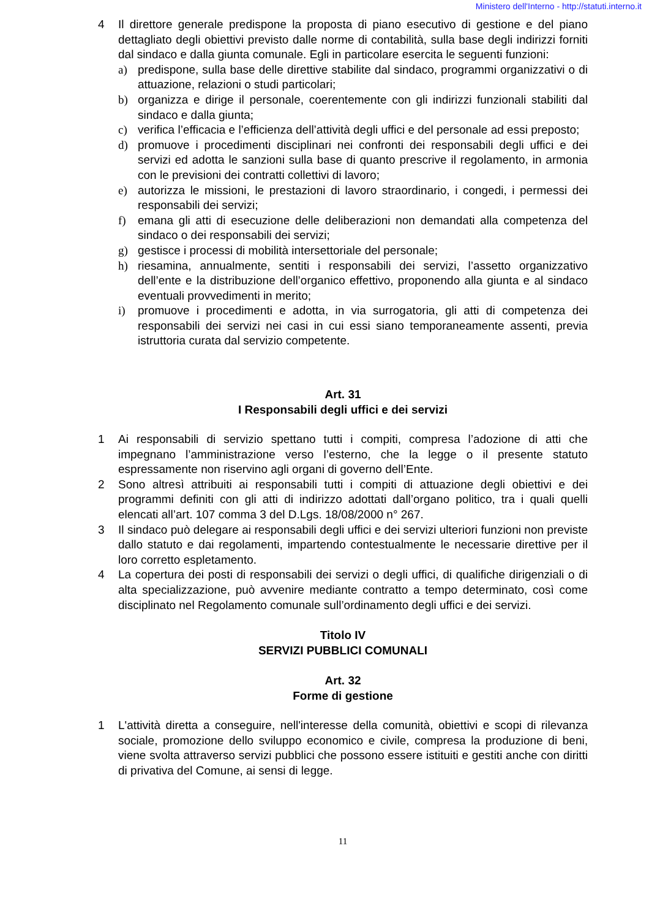Ministero dell'Interno - http://statuti.interno.it
4 Il direttore generale predispone la proposta di piano esecutivo di gestione e del piano dettagliato degli obiettivi previsto dalle norme di contabilità, sulla base degli indirizzi forniti dal sindaco e dalla giunta comunale. Egli in particolare esercita le seguenti funzioni:
a) predispone, sulla base delle direttive stabilite dal sindaco, programmi organizzativi o di attuazione, relazioni o studi particolari;
b) organizza e dirige il personale, coerentemente con gli indirizzi funzionali stabiliti dal sindaco e dalla giunta;
c) verifica l’efficacia e l’efficienza dell’attività degli uffici e del personale ad essi preposto;
d) promuove i procedimenti disciplinari nei confronti dei responsabili degli uffici e dei servizi ed adotta le sanzioni sulla base di quanto prescrive il regolamento, in armonia con le previsioni dei contratti collettivi di lavoro;
e) autorizza le missioni, le prestazioni di lavoro straordinario, i congedi, i permessi dei responsabili dei servizi;
f) emana gli atti di esecuzione delle deliberazioni non demandati alla competenza del sindaco o dei responsabili dei servizi;
g) gestisce i processi di mobilità intersettoriale del personale;
h) riesamina, annualmente, sentiti i responsabili dei servizi, l’assetto organizzativo dell’ente e la distribuzione dell’organico effettivo, proponendo alla giunta e al sindaco eventuali provvedimenti in merito;
i) promuove i procedimenti e adotta, in via surrogatoria, gli atti di competenza dei responsabili dei servizi nei casi in cui essi siano temporaneamente assenti, previa istruttoria curata dal servizio competente.
Art. 31
I Responsabili degli uffici e dei servizi
1 Ai responsabili di servizio spettano tutti i compiti, compresa l’adozione di atti che impegnano l’amministrazione verso l’esterno, che la legge o il presente statuto espressamente non riservino agli organi di governo dell’Ente.
2 Sono altresì attribuiti ai responsabili tutti i compiti di attuazione degli obiettivi e dei programmi definiti con gli atti di indirizzo adottati dall’organo politico, tra i quali quelli elencati all’art. 107 comma 3 del D.Lgs. 18/08/2000 n° 267.
3 Il sindaco può delegare ai responsabili degli uffici e dei servizi ulteriori funzioni non previste dallo statuto e dai regolamenti, impartendo contestualmente le necessarie direttive per il loro corretto espletamento.
4 La copertura dei posti di responsabili dei servizi o degli uffici, di qualifiche dirigenziali o di alta specializzazione, può avvenire mediante contratto a tempo determinato, così come disciplinato nel Regolamento comunale sull’ordinamento degli uffici e dei servizi.
Titolo IV
SERVIZI PUBBLICI COMUNALI
Art. 32
Forme di gestione
1 L'attività diretta a conseguire, nell'interesse della comunità, obiettivi e scopi di rilevanza sociale, promozione dello sviluppo economico e civile, compresa la produzione di beni, viene svolta attraverso servizi pubblici che possono essere istituiti e gestiti anche con diritti di privativa del Comune, ai sensi di legge.
11